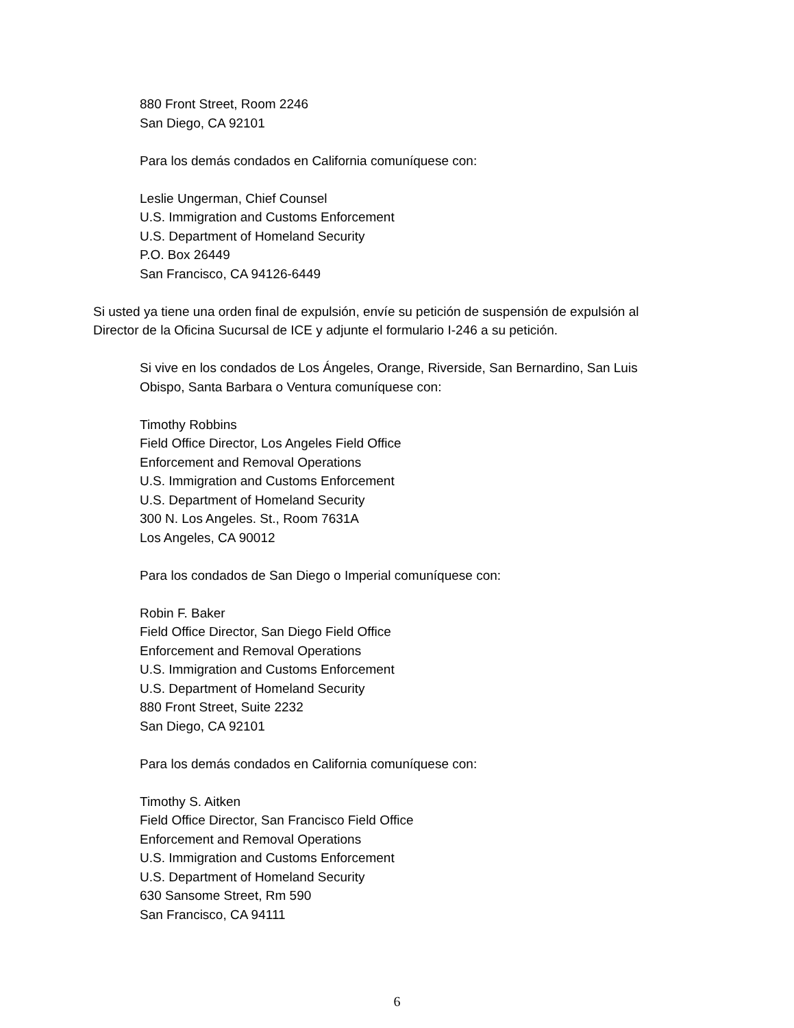880 Front Street, Room 2246
San Diego, CA 92101
Para los demás condados en California comuníquese con:
Leslie Ungerman, Chief Counsel
U.S. Immigration and Customs Enforcement
U.S. Department of Homeland Security
P.O. Box 26449
San Francisco, CA 94126-6449
Si usted ya tiene una orden final de expulsión, envíe su petición de suspensión de expulsión al Director de la Oficina Sucursal de ICE y adjunte el formulario I-246 a su petición.
Si vive en los condados de Los Ángeles, Orange, Riverside, San Bernardino, San Luis Obispo, Santa Barbara o Ventura comuníquese con:
Timothy Robbins
Field Office Director, Los Angeles Field Office
Enforcement and Removal Operations
U.S. Immigration and Customs Enforcement
U.S. Department of Homeland Security
300 N. Los Angeles. St., Room 7631A
Los Angeles, CA 90012
Para los condados de San Diego o Imperial comuníquese con:
Robin F. Baker
Field Office Director, San Diego Field Office
Enforcement and Removal Operations
U.S. Immigration and Customs Enforcement
U.S. Department of Homeland Security
880 Front Street, Suite 2232
San Diego, CA 92101
Para los demás condados en California comuníquese con:
Timothy S. Aitken
Field Office Director, San Francisco Field Office
Enforcement and Removal Operations
U.S. Immigration and Customs Enforcement
U.S. Department of Homeland Security
630 Sansome Street, Rm 590
San Francisco, CA 94111
6